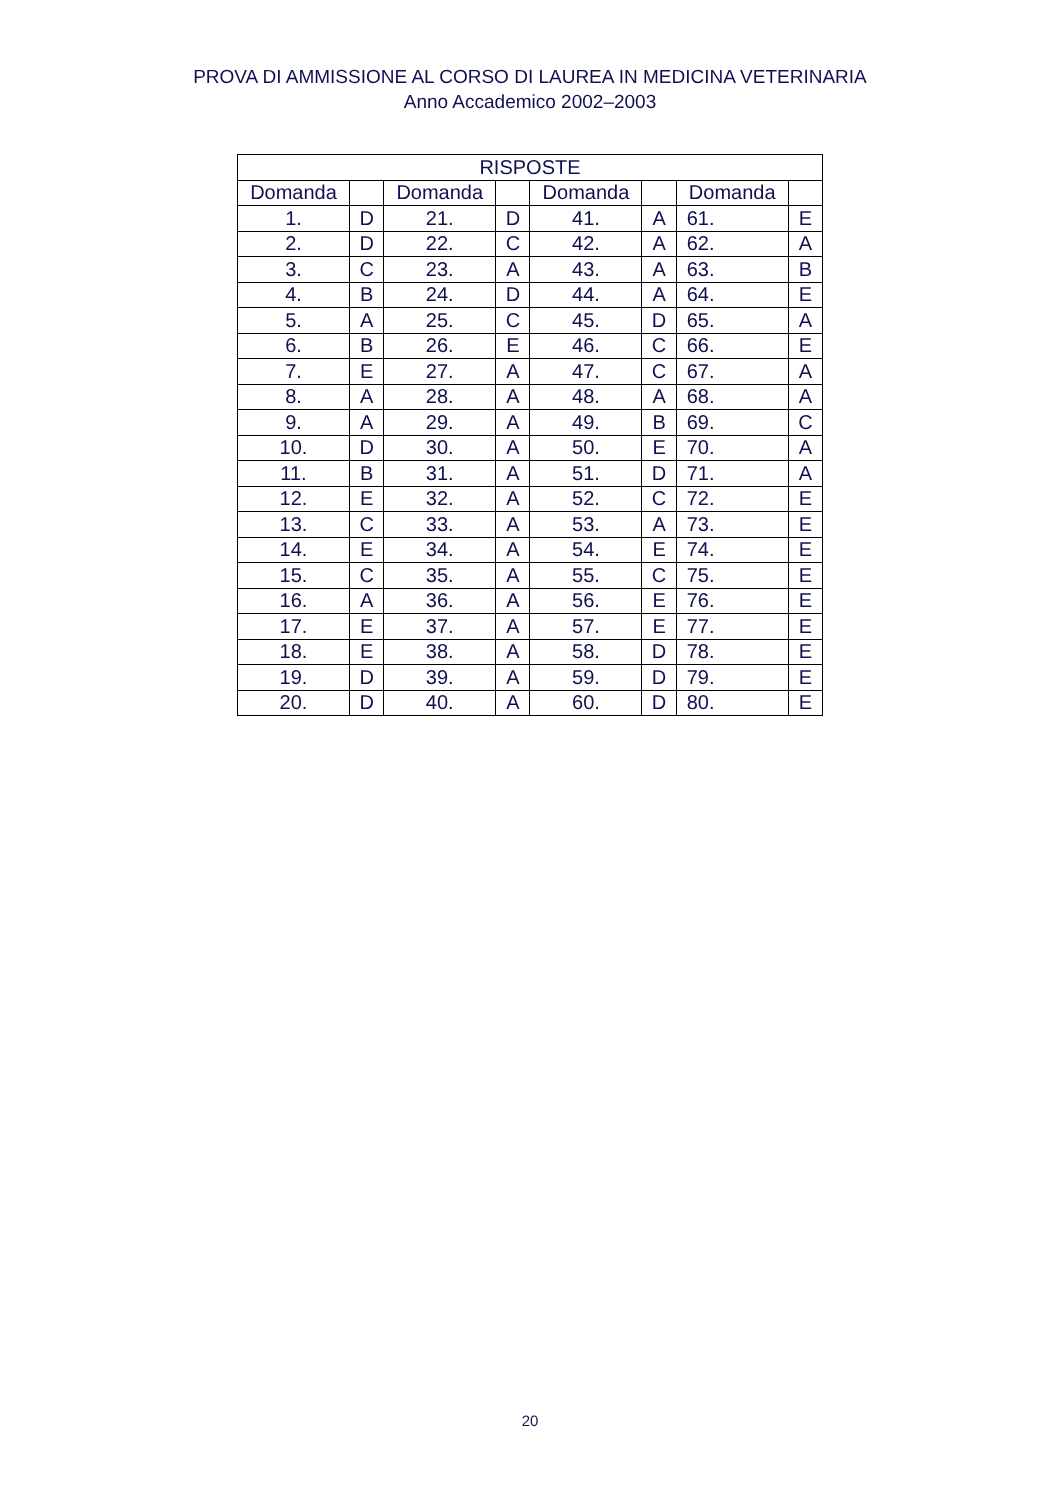PROVA DI AMMISSIONE AL CORSO DI LAUREA IN MEDICINA VETERINARIA
Anno Accademico 2002–2003
| RISPOSTE | | | | | | | |
| --- | --- | --- | --- | --- | --- | --- | --- |
| Domanda | | Domanda | | Domanda | | Domanda | |
| 1. | D | 21. | D | 41. | A | 61. | E |
| 2. | D | 22. | C | 42. | A | 62. | A |
| 3. | C | 23. | A | 43. | A | 63. | B |
| 4. | B | 24. | D | 44. | A | 64. | E |
| 5. | A | 25. | C | 45. | D | 65. | A |
| 6. | B | 26. | E | 46. | C | 66. | E |
| 7. | E | 27. | A | 47. | C | 67. | A |
| 8. | A | 28. | A | 48. | A | 68. | A |
| 9. | A | 29. | A | 49. | B | 69. | C |
| 10. | D | 30. | A | 50. | E | 70. | A |
| 11. | B | 31. | A | 51. | D | 71. | A |
| 12. | E | 32. | A | 52. | C | 72. | E |
| 13. | C | 33. | A | 53. | A | 73. | E |
| 14. | E | 34. | A | 54. | E | 74. | E |
| 15. | C | 35. | A | 55. | C | 75. | E |
| 16. | A | 36. | A | 56. | E | 76. | E |
| 17. | E | 37. | A | 57. | E | 77. | E |
| 18. | E | 38. | A | 58. | D | 78. | E |
| 19. | D | 39. | A | 59. | D | 79. | E |
| 20. | D | 40. | A | 60. | D | 80. | E |
20